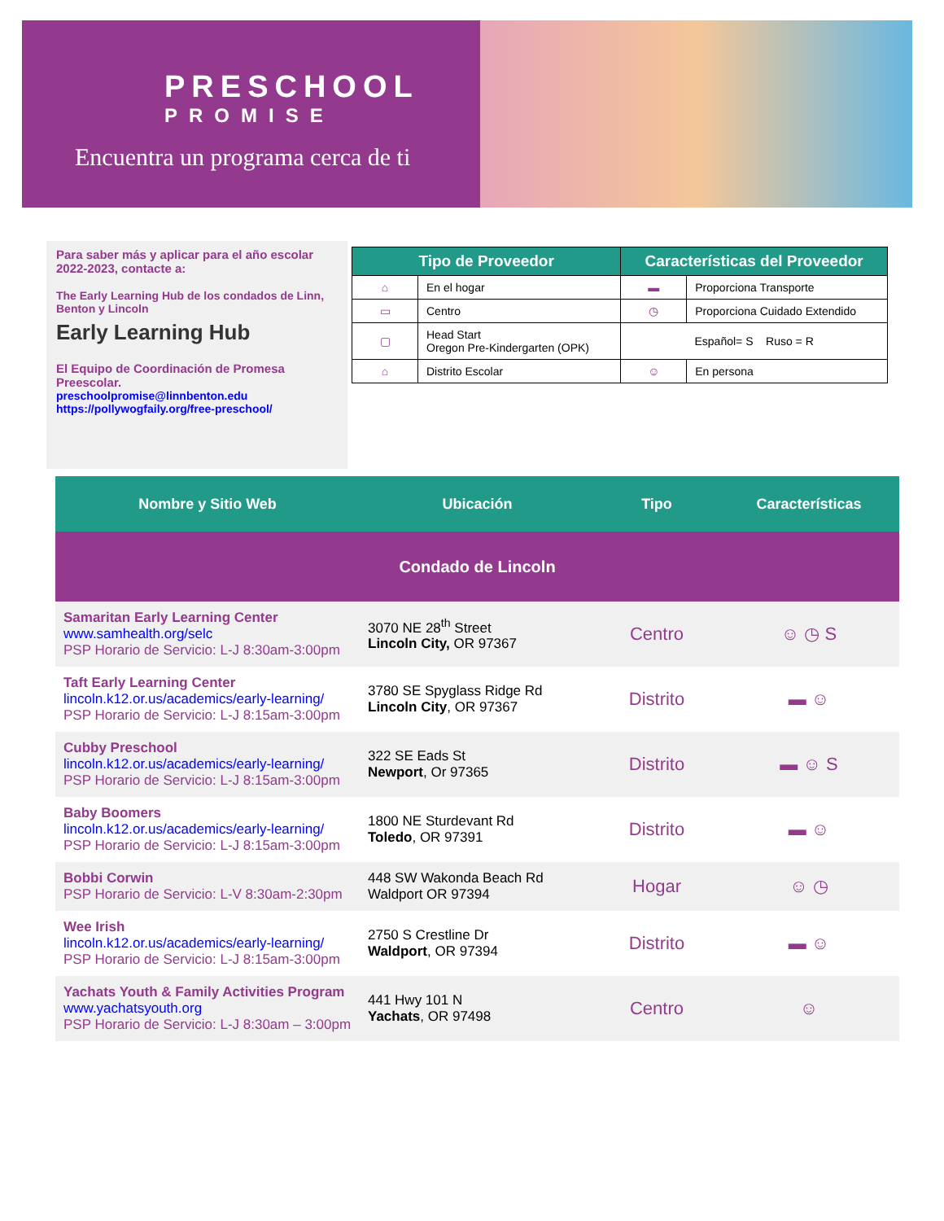PRESCHOOL
PROMISE
Encuentra un programa cerca de ti
Para saber más y aplicar para el año escolar 2022-2023, contacte a:
The Early Learning Hub de los condados de Linn, Benton y Lincoln
Early Learning Hub
El Equipo de Coordinación de Promesa Preescolar.
preschoolpromise@linnbenton.edu
https://pollywogfaily.org/free-preschool/
| Tipo de Proveedor | | Características del Proveedor | |
| --- | --- | --- | --- |
| ⌂ | En el hogar | ▬ | Proporciona Transporte |
| ▭ | Centro | ◷ | Proporciona Cuidado Extendido |
| ▢ | Head Start Oregon Pre-Kindergarten (OPK) | Español= S Ruso = R | |
| ⌂ | Distrito Escolar | ☺ | En persona |
| Nombre y Sitio Web | Ubicación | Tipo | Características |
| --- | --- | --- | --- |
| Condado de Lincoln | | | |
| Samaritan Early Learning Center www.samhealth.org/selc PSP Horario de Servicio: L-J 8:30am-3:00pm | 3070 NE 28<sup>th</sup> Street Lincoln City, OR 97367 | Centro | ☺ ◷ S |
| Taft Early Learning Center lincoln.k12.or.us/academics/early-learning/ PSP Horario de Servicio: L-J 8:15am-3:00pm | 3780 SE Spyglass Ridge Rd Lincoln City , OR 97367 | Distrito | ▬ ☺ |
| Cubby Preschool lincoln.k12.or.us/academics/early-learning/ PSP Horario de Servicio: L-J 8:15am-3:00pm | 322 SE Eads St Newport , Or 97365 | Distrito | ▬ ☺ S |
| Baby Boomers lincoln.k12.or.us/academics/early-learning/ PSP Horario de Servicio: L-J 8:15am-3:00pm | 1800 NE Sturdevant Rd Toledo , OR 97391 | Distrito | ▬ ☺ |
| Bobbi Corwin PSP Horario de Servicio: L-V 8:30am-2:30pm | 448 SW Wakonda Beach Rd Waldport OR 97394 | Hogar | ☺ ◷ |
| Wee Irish lincoln.k12.or.us/academics/early-learning/ PSP Horario de Servicio: L-J 8:15am-3:00pm | 2750 S Crestline Dr Waldport , OR 97394 | Distrito | ▬ ☺ |
| Yachats Youth & Family Activities Program www.yachatsyouth.org PSP Horario de Servicio: L-J 8:30am – 3:00pm | 441 Hwy 101 N Yachats , OR 97498 | Centro | ☺ |